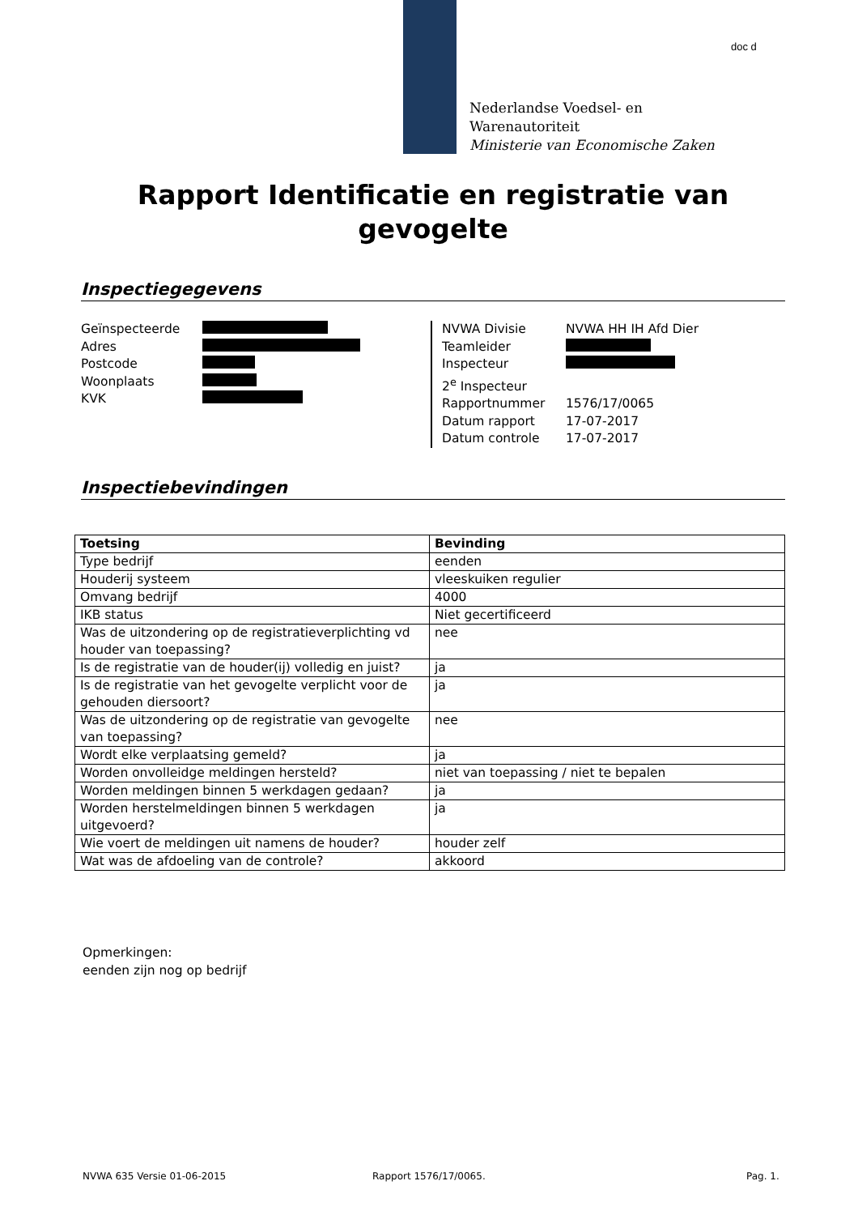doc d
Nederlandse Voedsel- en
Warenautoriteit
Ministerie van Economische Zaken
Rapport Identificatie en registratie van gevogelte
Inspectiegegevens
Geïnspecteerde
Adres
Postcode
Woonplaats
KVK
NVWA Divisie NVWA HH IH Afd Dier
Teamleider
Inspecteur
2<sup>e</sup> Inspecteur
Rapportnummer 1576/17/0065
Datum rapport 17-07-2017
Datum controle 17-07-2017
Inspectiebevindingen
| Toetsing | Bevinding |
| --- | --- |
| Type bedrijf | eenden |
| Houderij systeem | vleeskuiken regulier |
| Omvang bedrijf | 4000 |
| IKB status | Niet gecertificeerd |
| Was de uitzondering op de registratieverplichting vd houder van toepassing? | nee |
| Is de registratie van de houder(ij) volledig en juist? | ja |
| Is de registratie van het gevogelte verplicht voor de gehouden diersoort? | ja |
| Was de uitzondering op de registratie van gevogelte van toepassing? | nee |
| Wordt elke verplaatsing gemeld? | ja |
| Worden onvolleidge meldingen hersteld? | niet van toepassing / niet te bepalen |
| Worden meldingen binnen 5 werkdagen gedaan? | ja |
| Worden herstelmeldingen binnen 5 werkdagen uitgevoerd? | ja |
| Wie voert de meldingen uit namens de houder? | houder zelf |
| Wat was de afdoeling van de controle? | akkoord |
Opmerkingen:
eenden zijn nog op bedrijf
NVWA 635 Versie 01-06-2015 Rapport 1576/17/0065. Pag. 1.